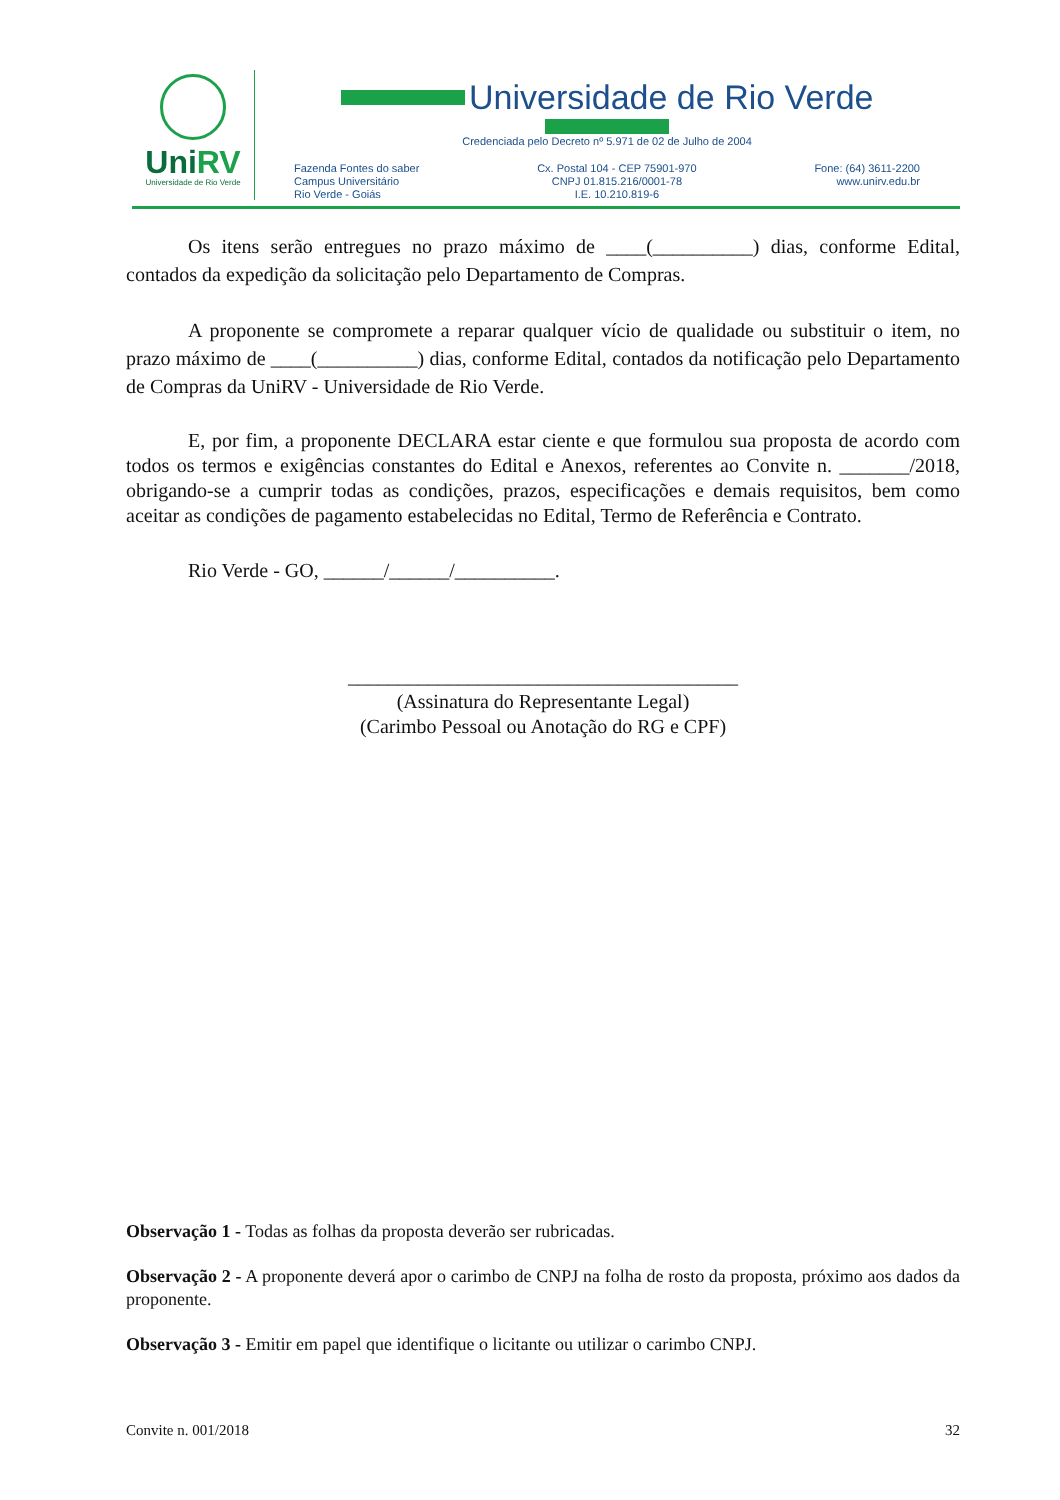UniRV
Universidade de Rio Verde
Universidade de Rio Verde
Credenciada pelo Decreto nº 5.971 de 02 de Julho de 2004
Fazenda Fontes do saber
Campus Universitário
Rio Verde - Goiás
Cx. Postal 104 - CEP 75901-970
CNPJ 01.815.216/0001-78
I.E. 10.210.819-6
Fone: (64) 3611-2200
www.unirv.edu.br
Os itens serão entregues no prazo máximo de ____(__________) dias, conforme Edital, contados da expedição da solicitação pelo Departamento de Compras.
A proponente se compromete a reparar qualquer vício de qualidade ou substituir o item, no prazo máximo de ____(__________) dias, conforme Edital, contados da notificação pelo Departamento de Compras da UniRV - Universidade de Rio Verde.
E, por fim, a proponente DECLARA estar ciente e que formulou sua proposta de acordo com todos os termos e exigências constantes do Edital e Anexos, referentes ao Convite n. _______/2018, obrigando-se a cumprir todas as condições, prazos, especificações e demais requisitos, bem como aceitar as condições de pagamento estabelecidas no Edital, Termo de Referência e Contrato.
Rio Verde - GO, ______/______/__________.
_______________________________________
(Assinatura do Representante Legal)
(Carimbo Pessoal ou Anotação do RG e CPF)
Observação 1 - Todas as folhas da proposta deverão ser rubricadas.
Observação 2 - A proponente deverá apor o carimbo de CNPJ na folha de rosto da proposta, próximo aos dados da proponente.
Observação 3 - Emitir em papel que identifique o licitante ou utilizar o carimbo CNPJ.
Convite n. 001/2018 32